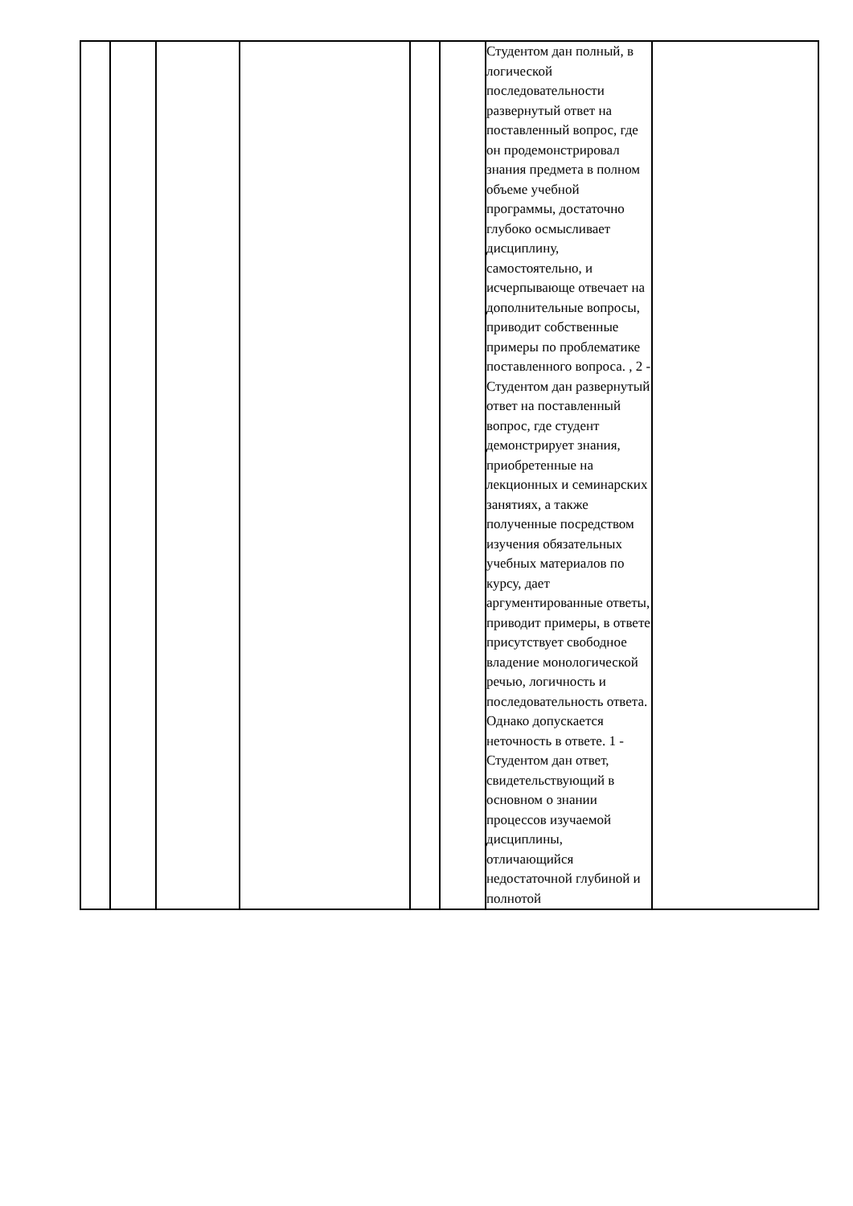| | | | | | | Студентом дан полный, в логической последовательности развернутый ответ на поставленный вопрос, где он продемонстрировал знания предмета в полном объеме учебной программы, достаточно глубоко осмысливает дисциплину, самостоятельно, и исчерпывающе отвечает на дополнительные вопросы, приводит собственные примеры по проблематике поставленного вопроса. , 2 - Студентом дан развернутый ответ на поставленный вопрос, где студент демонстрирует знания, приобретенные на лекционных и семинарских занятиях, а также полученные посредством изучения обязательных учебных материалов по курсу, дает аргументированные ответы, приводит примеры, в ответе присутствует свободное владение монологической речью, логичность и последовательность ответа. Однако допускается неточность в ответе. 1 - Студентом дан ответ, свидетельствующий в основном о знании процессов изучаемой дисциплины, отличающийся недостаточной глубиной и полнотой | |